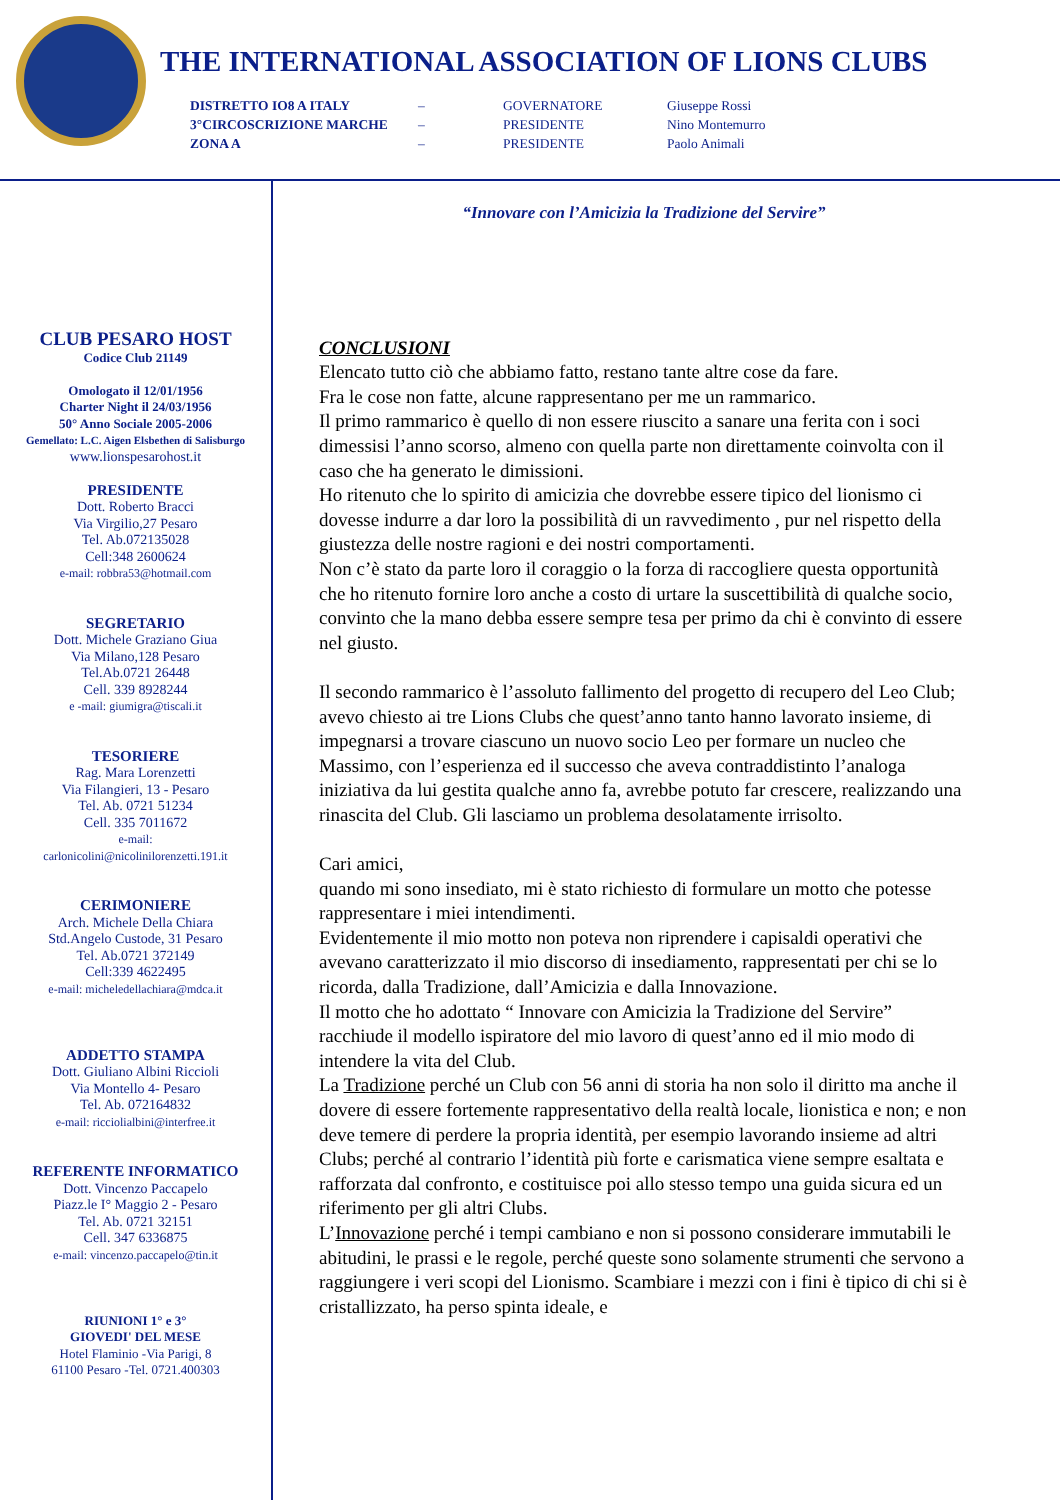THE INTERNATIONAL ASSOCIATION OF LIONS CLUBS
| DISTRETTO IO8 A ITALY | – | GOVERNATORE | Giuseppe Rossi |
| 3°CIRCOSCRIZIONE MARCHE | – | PRESIDENTE | Nino Montemurro |
| ZONA A | – | PRESIDENTE | Paolo Animali |
CLUB PESARO HOST
Codice Club 21149
Omologato il 12/01/1956
Charter Night il 24/03/1956
50° Anno Sociale 2005-2006
Gemellato: L.C. Aigen Elsbethen di Salisburgo
www.lionspesarohost.it
PRESIDENTE
Dott. Roberto Bracci
Via Virgilio,27 Pesaro
Tel. Ab.072135028
Cell:348 2600624
e-mail: robbra53@hotmail.com
SEGRETARIO
Dott. Michele Graziano Giua
Via Milano,128 Pesaro
Tel.Ab.0721 26448
Cell. 339 8928244
e -mail: giumigra@tiscali.it
TESORIERE
Rag. Mara Lorenzetti
Via Filangieri, 13 - Pesaro
Tel. Ab. 0721 51234
Cell. 335 7011672
e-mail:
carlonicolini@nicolinilorenzetti.191.it
CERIMONIERE
Arch. Michele Della Chiara
Std.Angelo Custode, 31 Pesaro
Tel. Ab.0721 372149
Cell:339 4622495
e-mail: micheledellachiara@mdca.it
ADDETTO STAMPA
Dott. Giuliano Albini Riccioli
Via Montello 4- Pesaro
Tel. Ab. 072164832
e-mail: ricciolialbini@interfree.it
REFERENTE INFORMATICO
Dott. Vincenzo Paccapelo
Piazz.le I° Maggio 2 - Pesaro
Tel. Ab. 0721 32151
Cell. 347 6336875
e-mail: vincenzo.paccapelo@tin.it
RIUNIONI 1° e 3°
GIOVEDI' DEL MESE
Hotel Flaminio -Via Parigi, 8
61100 Pesaro -Tel. 0721.400303
“Innovare con l’Amicizia la Tradizione del Servire”
CONCLUSIONI
Elencato tutto ciò che abbiamo fatto, restano tante altre cose da fare.
Fra le cose non fatte, alcune rappresentano per me un rammarico.
Il primo rammarico è quello di non essere riuscito a sanare una ferita con i soci dimessisi l’anno scorso, almeno con quella parte non direttamente coinvolta con il caso che ha generato le dimissioni.
Ho ritenuto che lo spirito di amicizia che dovrebbe essere tipico del lionismo ci dovesse indurre a dar loro la possibilità di un ravvedimento , pur nel rispetto della giustezza delle nostre ragioni e dei nostri comportamenti.
Non c’è stato da parte loro il coraggio o la forza di raccogliere questa opportunità che ho ritenuto fornire loro anche a costo di urtare la suscettibilità di qualche socio, convinto che la mano debba essere sempre tesa per primo da chi è convinto di essere nel giusto.
Il secondo rammarico è l’assoluto fallimento del progetto di recupero del Leo Club; avevo chiesto ai tre Lions Clubs che quest’anno tanto hanno lavorato insieme, di impegnarsi a trovare ciascuno un nuovo socio Leo per formare un nucleo che Massimo, con l’esperienza ed il successo che aveva contraddistinto l’analoga iniziativa da lui gestita qualche anno fa, avrebbe potuto far crescere, realizzando una rinascita del Club. Gli lasciamo un problema desolatamente irrisolto.
Cari amici,
quando mi sono insediato, mi è stato richiesto di formulare un motto che potesse rappresentare i miei intendimenti.
Evidentemente il mio motto non poteva non riprendere i capisaldi operativi che avevano caratterizzato il mio discorso di insediamento, rappresentati per chi se lo ricorda, dalla Tradizione, dall’Amicizia e dalla Innovazione.
Il motto che ho adottato “ Innovare con Amicizia la Tradizione del Servire” racchiude il modello ispiratore del mio lavoro di quest’anno ed il mio modo di intendere la vita del Club.
La Tradizione perché un Club con 56 anni di storia ha non solo il diritto ma anche il dovere di essere fortemente rappresentativo della realtà locale, lionistica e non; e non deve temere di perdere la propria identità, per esempio lavorando insieme ad altri Clubs; perché al contrario l’identità più forte e carismatica viene sempre esaltata e rafforzata dal confronto, e costituisce poi allo stesso tempo una guida sicura ed un riferimento per gli altri Clubs.
L’Innovazione perché i tempi cambiano e non si possono considerare immutabili le abitudini, le prassi e le regole, perché queste sono solamente strumenti che servono a raggiungere i veri scopi del Lionismo. Scambiare i mezzi con i fini è tipico di chi si è cristallizzato, ha perso spinta ideale, e